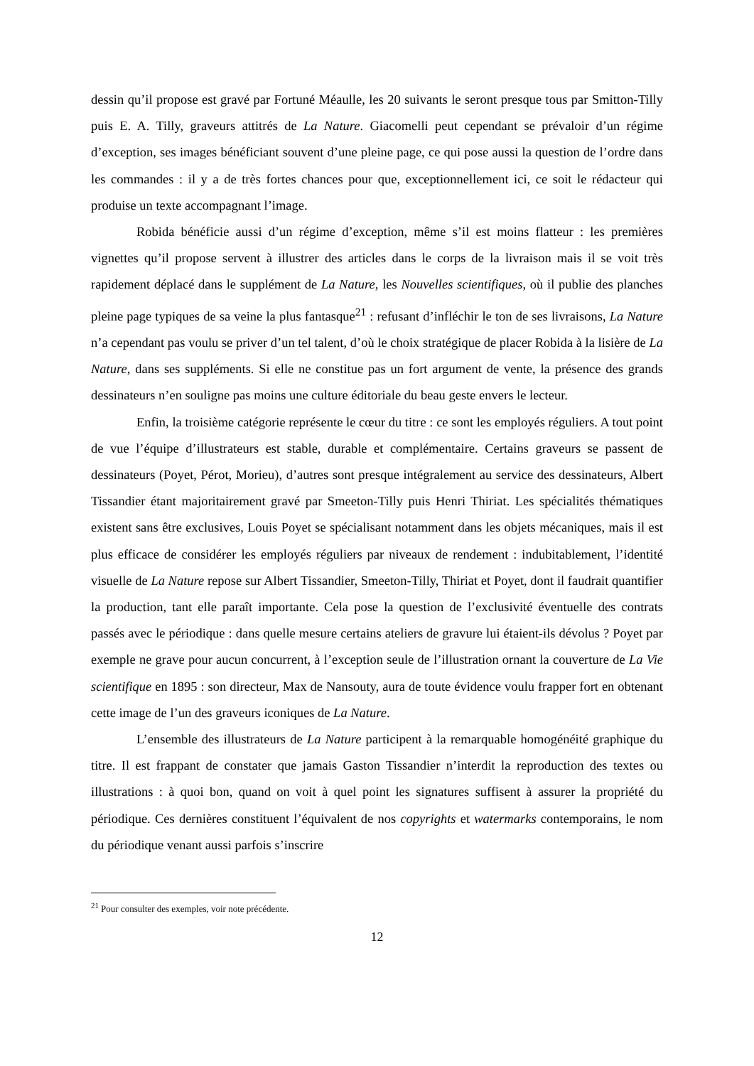dessin qu’il propose est gravé par Fortuné Méaulle, les 20 suivants le seront presque tous par Smitton-Tilly puis E. A. Tilly, graveurs attitrés de La Nature. Giacomelli peut cependant se prévaloir d’un régime d’exception, ses images bénéficiant souvent d’une pleine page, ce qui pose aussi la question de l’ordre dans les commandes : il y a de très fortes chances pour que, exceptionnellement ici, ce soit le rédacteur qui produise un texte accompagnant l’image.
Robida bénéficie aussi d’un régime d’exception, même s’il est moins flatteur : les premières vignettes qu’il propose servent à illustrer des articles dans le corps de la livraison mais il se voit très rapidement déplacé dans le supplément de La Nature, les Nouvelles scientifiques, où il publie des planches pleine page typiques de sa veine la plus fantasque<sup>21</sup> : refusant d’infléchir le ton de ses livraisons, La Nature n’a cependant pas voulu se priver d’un tel talent, d’où le choix stratégique de placer Robida à la lisière de La Nature, dans ses suppléments. Si elle ne constitue pas un fort argument de vente, la présence des grands dessinateurs n’en souligne pas moins une culture éditoriale du beau geste envers le lecteur.
Enfin, la troisième catégorie représente le cœur du titre : ce sont les employés réguliers. A tout point de vue l’équipe d’illustrateurs est stable, durable et complémentaire. Certains graveurs se passent de dessinateurs (Poyet, Pérot, Morieu), d’autres sont presque intégralement au service des dessinateurs, Albert Tissandier étant majoritairement gravé par Smeeton-Tilly puis Henri Thiriat. Les spécialités thématiques existent sans être exclusives, Louis Poyet se spécialisant notamment dans les objets mécaniques, mais il est plus efficace de considérer les employés réguliers par niveaux de rendement : indubitablement, l’identité visuelle de La Nature repose sur Albert Tissandier, Smeeton-Tilly, Thiriat et Poyet, dont il faudrait quantifier la production, tant elle paraît importante. Cela pose la question de l’exclusivité éventuelle des contrats passés avec le périodique : dans quelle mesure certains ateliers de gravure lui étaient-ils dévolus ? Poyet par exemple ne grave pour aucun concurrent, à l’exception seule de l’illustration ornant la couverture de La Vie scientifique en 1895 : son directeur, Max de Nansouty, aura de toute évidence voulu frapper fort en obtenant cette image de l’un des graveurs iconiques de La Nature.
L’ensemble des illustrateurs de La Nature participent à la remarquable homogénéité graphique du titre. Il est frappant de constater que jamais Gaston Tissandier n’interdit la reproduction des textes ou illustrations : à quoi bon, quand on voit à quel point les signatures suffisent à assurer la propriété du périodique. Ces dernières constituent l’équivalent de nos copyrights et watermarks contemporains, le nom du périodique venant aussi parfois s’inscrire
<sup>21</sup> Pour consulter des exemples, voir note précédente.
12